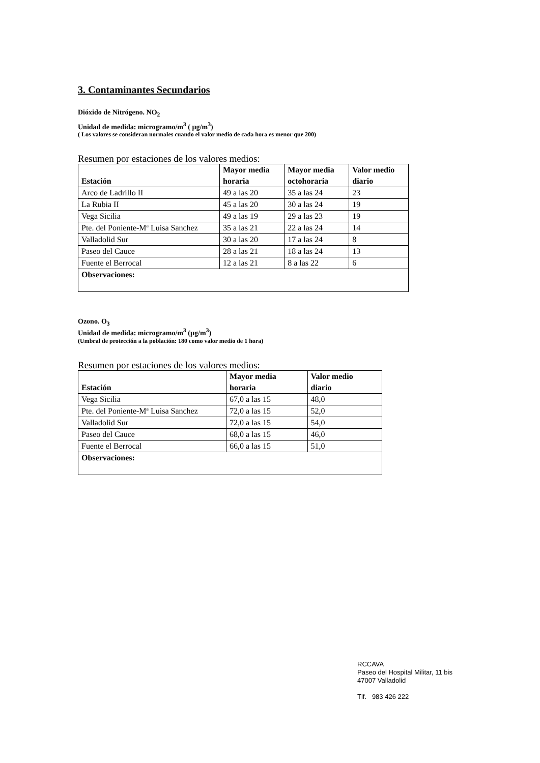3. Contaminantes Secundarios
Dióxido de Nitrógeno. NO<sub>2</sub>
Unidad de medida: microgramo/m<sup>3</sup> ( µg/m<sup>3</sup>)
( Los valores se consideran normales cuando el valor medio de cada hora es menor que 200)
Resumen por estaciones de los valores medios:
| Estación | Mayor media horaria | Mayor media octohoraria | Valor medio diario |
| --- | --- | --- | --- |
| Arco de Ladrillo II | 49 a las 20 | 35 a las 24 | 23 |
| La Rubia II | 45 a las 20 | 30 a las 24 | 19 |
| Vega Sicilia | 49 a las 19 | 29 a las 23 | 19 |
| Pte. del Poniente-Mª Luisa Sanchez | 35 a las 21 | 22 a las 24 | 14 |
| Valladolid Sur | 30 a las 20 | 17 a las 24 | 8 |
| Paseo del Cauce | 28 a las 21 | 18 a las 24 | 13 |
| Fuente el Berrocal | 12 a las 21 | 8 a las 22 | 6 |
| Observaciones: | | | |
Ozono. O<sub>3</sub>
Unidad de medida: microgramo/m<sup>3</sup> (µg/m<sup>3</sup>)
(Umbral de protección a la población: 180 como valor medio de 1 hora)
Resumen por estaciones de los valores medios:
| Estación | Mayor media horaria | Valor medio diario |
| --- | --- | --- |
| Vega Sicilia | 67,0 a las 15 | 48,0 |
| Pte. del Poniente-Mª Luisa Sanchez | 72,0 a las 15 | 52,0 |
| Valladolid Sur | 72,0 a las 15 | 54,0 |
| Paseo del Cauce | 68,0 a las 15 | 46,0 |
| Fuente el Berrocal | 66,0 a las 15 | 51,0 |
| Observaciones: | | |
RCCAVA
Paseo del Hospital Militar, 11 bis
47007 Valladolid
Tlf. 983 426 222